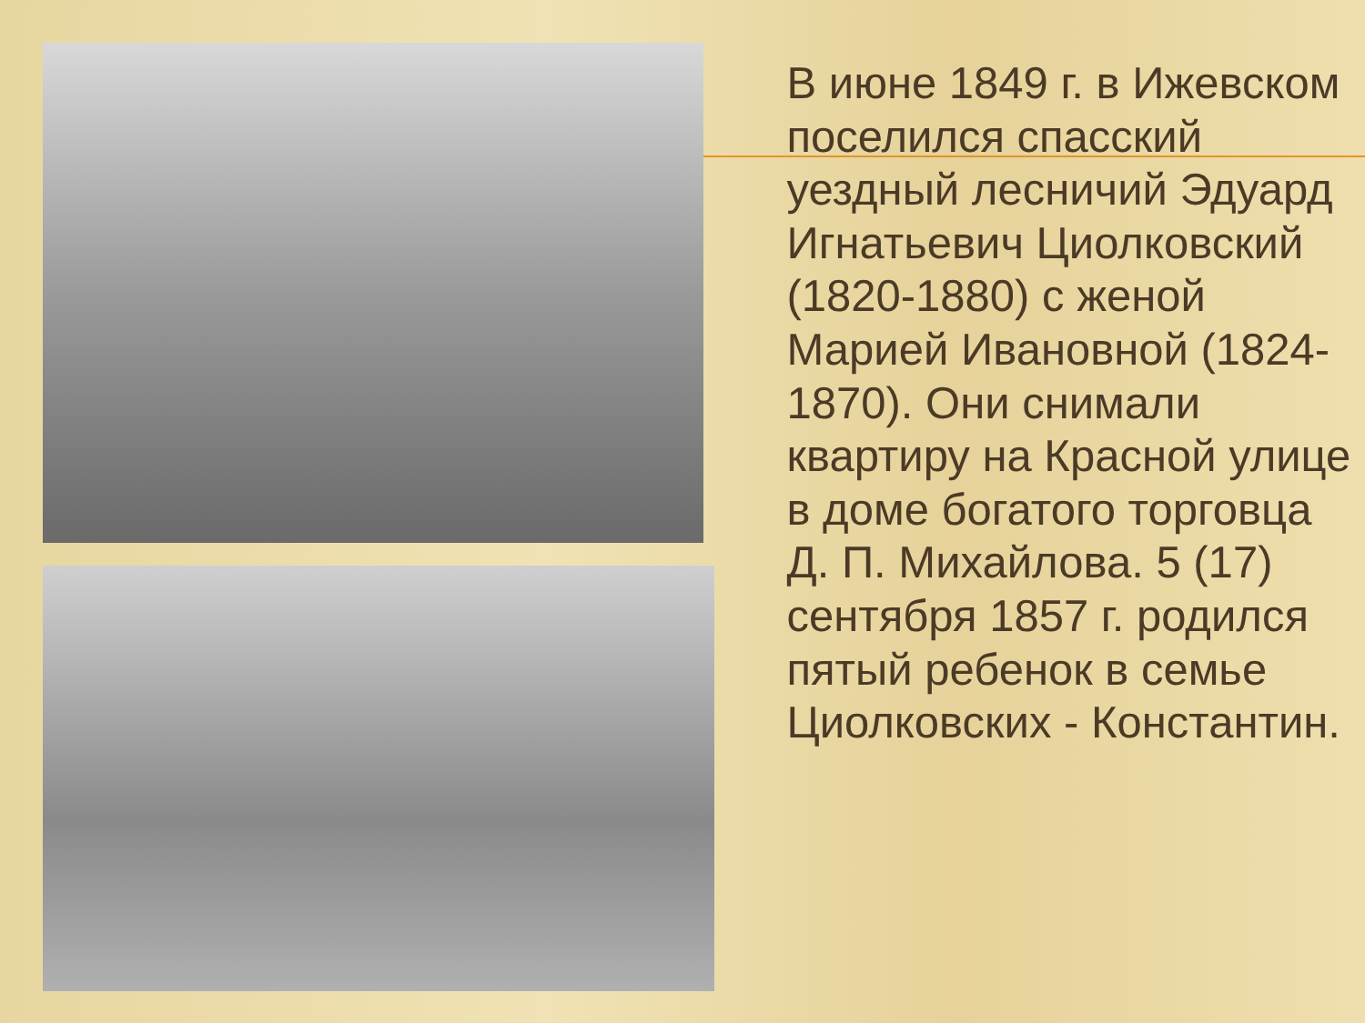В июне 1849 г. в Ижевском поселился спасский уездный лесничий Эдуард Игнатьевич Циолковский (1820-1880) с женой Марией Ивановной (1824-1870). Они снимали квартиру на Красной улице в доме богатого торговца Д. П. Михайлова. 5 (17) сентября 1857 г. родился пятый ребенок в семье Циолковских - Константин.